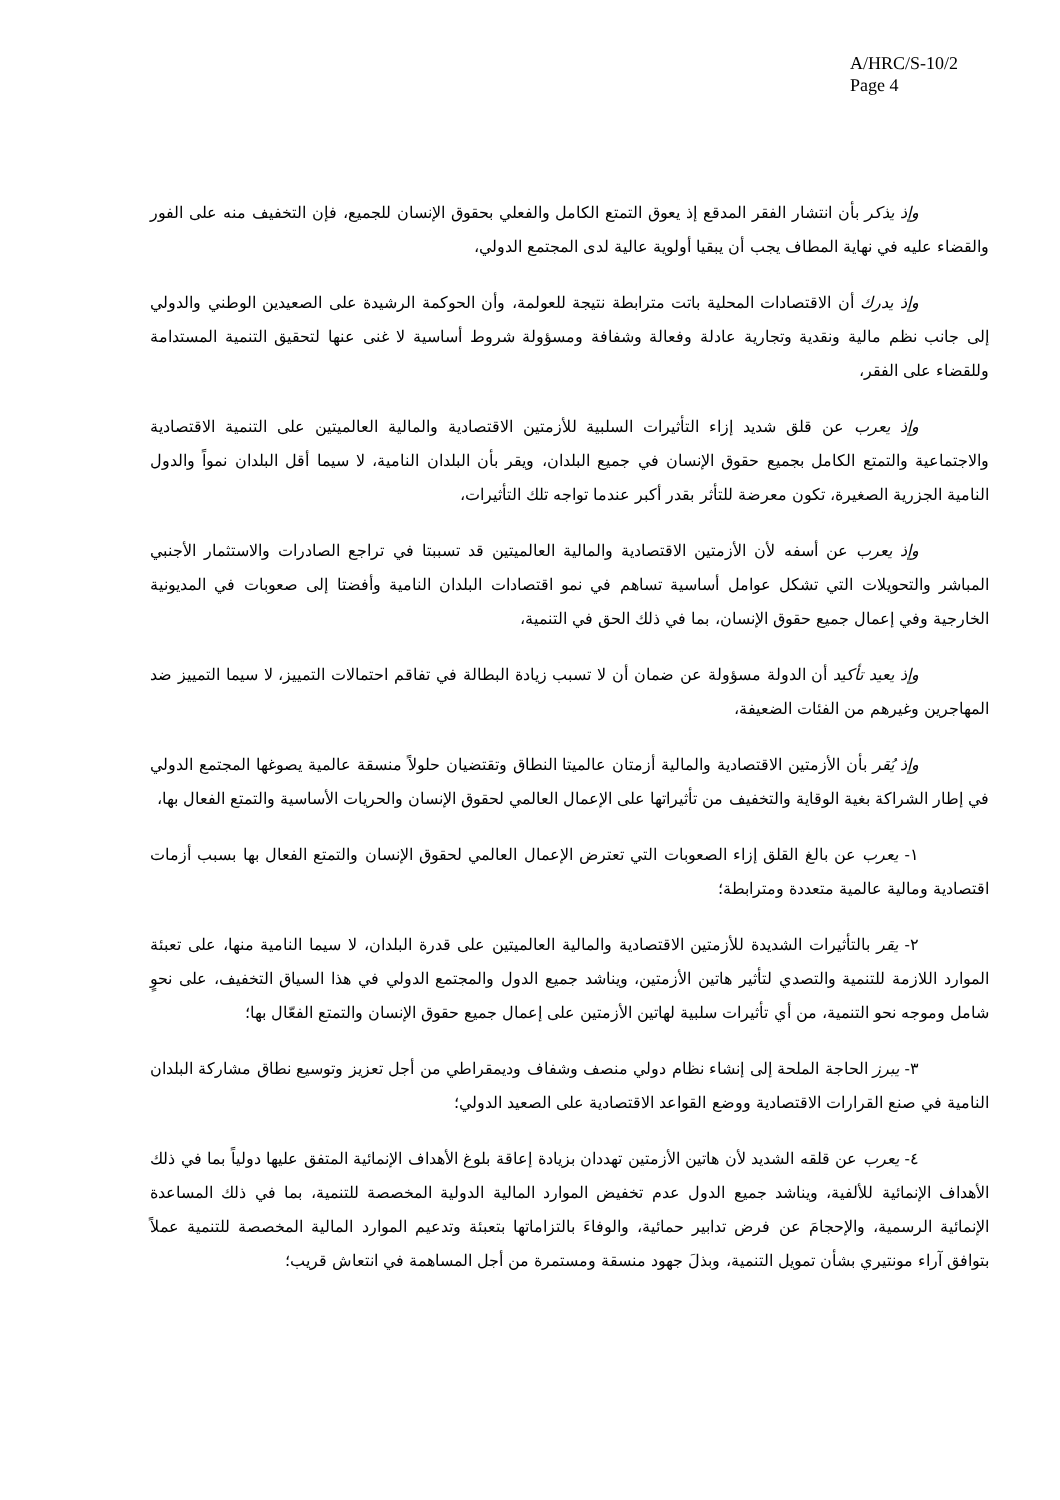A/HRC/S-10/2
Page 4
وإذ يذكر بأن انتشار الفقر المدقع إذ يعوق التمتع الكامل والفعلي بحقوق الإنسان للجميع، فإن التخفيف منه على الفور والقضاء عليه في نهاية المطاف يجب أن يبقيا أولوية عالية لدى المجتمع الدولي،
وإذ يدرك أن الاقتصادات المحلية باتت مترابطة نتيجة للعولمة، وأن الحوكمة الرشيدة على الصعيدين الوطني والدولي إلى جانب نظم مالية ونقدية وتجارية عادلة وفعالة وشفافة ومسؤولة شروط أساسية لا غنى عنها لتحقيق التنمية المستدامة وللقضاء على الفقر،
وإذ يعرب عن قلق شديد إزاء التأثيرات السلبية للأزمتين الاقتصادية والمالية العالميتين على التنمية الاقتصادية والاجتماعية والتمتع الكامل بجميع حقوق الإنسان في جميع البلدان، ويقر بأن البلدان النامية، لا سيما أقل البلدان نمواً والدول النامية الجزرية الصغيرة، تكون معرضة للتأثر بقدر أكبر عندما تواجه تلك التأثيرات،
وإذ يعرب عن أسفه لأن الأزمتين الاقتصادية والمالية العالميتين قد تسببتا في تراجع الصادرات والاستثمار الأجنبي المباشر والتحويلات التي تشكل عوامل أساسية تساهم في نمو اقتصادات البلدان النامية وأفضتا إلى صعوبات في المديونية الخارجية وفي إعمال جميع حقوق الإنسان، بما في ذلك الحق في التنمية،
وإذ يعيد تأكيد أن الدولة مسؤولة عن ضمان أن لا تسبب زيادة البطالة في تفاقم احتمالات التمييز، لا سيما التمييز ضد المهاجرين وغيرهم من الفئات الضعيفة،
وإذ يُقر بأن الأزمتين الاقتصادية والمالية أزمتان عالميتا النطاق وتقتضيان حلولاً منسقة عالمية يصوغها المجتمع الدولي في إطار الشراكة بغية الوقاية والتخفيف من تأثيراتها على الإعمال العالمي لحقوق الإنسان والحريات الأساسية والتمتع الفعال بها،
١- يعرب عن بالغ القلق إزاء الصعوبات التي تعترض الإعمال العالمي لحقوق الإنسان والتمتع الفعال بها بسبب أزمات اقتصادية ومالية عالمية متعددة ومترابطة؛
٢- يقر بالتأثيرات الشديدة للأزمتين الاقتصادية والمالية العالميتين على قدرة البلدان، لا سيما النامية منها، على تعبئة الموارد اللازمة للتنمية والتصدي لتأثير هاتين الأزمتين، ويناشد جميع الدول والمجتمع الدولي في هذا السياق التخفيف، على نحوٍ شامل وموجه نحو التنمية، من أي تأثيرات سلبية لهاتين الأزمتين على إعمال جميع حقوق الإنسان والتمتع الفعّال بها؛
٣- يبرز الحاجة الملحة إلى إنشاء نظام دولي منصف وشفاف وديمقراطي من أجل تعزيز وتوسيع نطاق مشاركة البلدان النامية في صنع القرارات الاقتصادية ووضع القواعد الاقتصادية على الصعيد الدولي؛
٤- يعرب عن قلقه الشديد لأن هاتين الأزمتين تهددان بزيادة إعاقة بلوغ الأهداف الإنمائية المتفق عليها دولياً بما في ذلك الأهداف الإنمائية للألفية، ويناشد جميع الدول عدم تخفيض الموارد المالية الدولية المخصصة للتنمية، بما في ذلك المساعدة الإنمائية الرسمية، والإحجامَ عن فرض تدابير حمائية، والوفاءَ بالتزاماتها بتعبئة وتدعيم الموارد المالية المخصصة للتنمية عملاً بتوافق آراء مونتيري بشأن تمويل التنمية، وبذلَ جهود منسقة ومستمرة من أجل المساهمة في انتعاش قريب؛